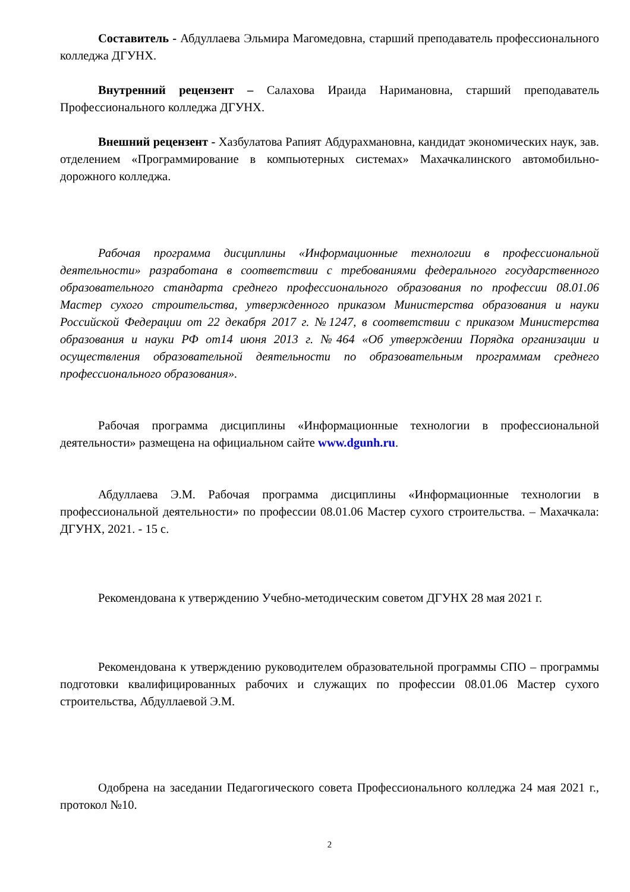Составитель - Абдуллаева Эльмира Магомедовна, старший преподаватель профессионального колледжа ДГУНХ.
Внутренний рецензент – Салахова Ираида Наримановна, старший преподаватель Профессионального колледжа ДГУНХ.
Внешний рецензент - Хазбулатова Рапият Абдурахмановна, кандидат экономических наук, зав. отделением «Программирование в компьютерных системах» Махачкалинского автомобильно-дорожного колледжа.
Рабочая программа дисциплины «Информационные технологии в профессиональной деятельности» разработана в соответствии с требованиями федерального государственного образовательного стандарта среднего профессионального образования по профессии 08.01.06 Мастер сухого строительства, утвержденного приказом Министерства образования и науки Российской Федерации от 22 декабря 2017 г. №1247, в соответствии с приказом Министерства образования и науки РФ от14 июня 2013 г. №464 «Об утверждении Порядка организации и осуществления образовательной деятельности по образовательным программам среднего профессионального образования».
Рабочая программа дисциплины «Информационные технологии в профессиональной деятельности» размещена на официальном сайте www.dgunh.ru.
Абдуллаева Э.М. Рабочая программа дисциплины «Информационные технологии в профессиональной деятельности» по профессии 08.01.06 Мастер сухого строительства. – Махачкала: ДГУНХ, 2021. - 15 с.
Рекомендована к утверждению Учебно-методическим советом ДГУНХ 28 мая 2021 г.
Рекомендована к утверждению руководителем образовательной программы СПО – программы подготовки квалифицированных рабочих и служащих по профессии 08.01.06 Мастер сухого строительства, Абдуллаевой Э.М.
Одобрена на заседании Педагогического совета Профессионального колледжа 24 мая 2021 г., протокол №10.
2